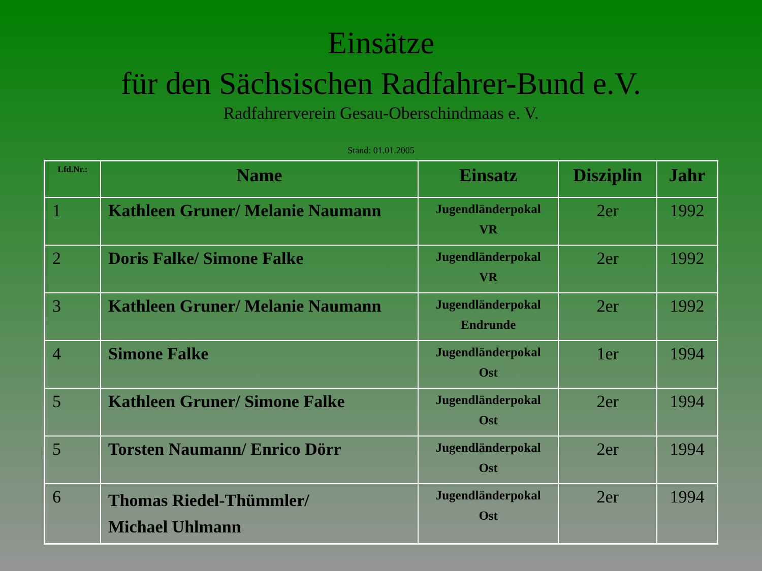Einsätze
für den Sächsischen Radfahrer-Bund e.V.
Radfahrerverein Gesau-Oberschindmaas e. V.
Stand: 01.01.2005
| Lfd.Nr.: | Name | Einsatz | Disziplin | Jahr |
| --- | --- | --- | --- | --- |
| 1 | Kathleen Gruner/ Melanie Naumann | Jugendländerpokal VR | 2er | 1992 |
| 2 | Doris Falke/ Simone Falke | Jugendländerpokal VR | 2er | 1992 |
| 3 | Kathleen Gruner/ Melanie Naumann | Jugendländerpokal Endrunde | 2er | 1992 |
| 4 | Simone Falke | Jugendländerpokal Ost | 1er | 1994 |
| 5 | Kathleen Gruner/ Simone Falke | Jugendländerpokal Ost | 2er | 1994 |
| 5 | Torsten Naumann/ Enrico Dörr | Jugendländerpokal Ost | 2er | 1994 |
| 6 | Thomas Riedel-Thümmler/ Michael Uhlmann | Jugendländerpokal Ost | 2er | 1994 |